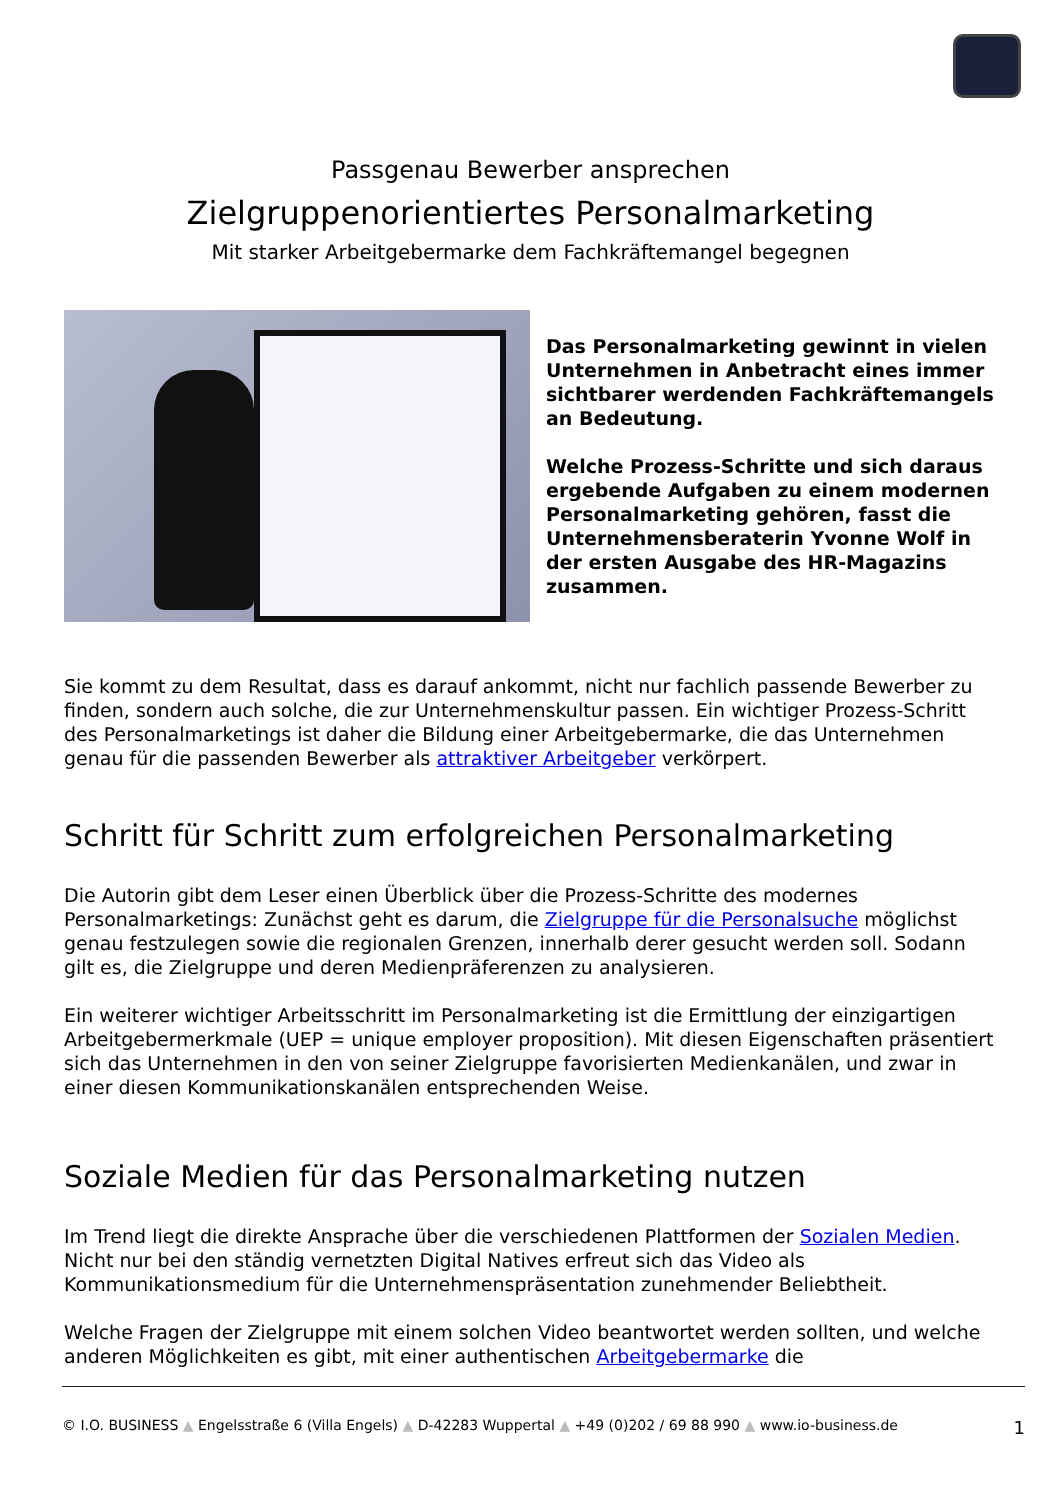Passgenau Bewerber ansprechen
Zielgruppenorientiertes Personalmarketing
Mit starker Arbeitgebermarke dem Fachkräftemangel begegnen
Das Personalmarketing gewinnt in vielen Unternehmen in Anbetracht eines immer sichtbarer werdenden Fachkräftemangels an Bedeutung.
Welche Prozess-Schritte und sich daraus ergebende Aufgaben zu einem modernen Personalmarketing gehören, fasst die Unternehmensberaterin Yvonne Wolf in der ersten Ausgabe des HR-Magazins zusammen.
Sie kommt zu dem Resultat, dass es darauf ankommt, nicht nur fachlich passende Bewerber zu finden, sondern auch solche, die zur Unternehmenskultur passen. Ein wichtiger Prozess-Schritt des Personalmarketings ist daher die Bildung einer Arbeitgebermarke, die das Unternehmen genau für die passenden Bewerber als attraktiver Arbeitgeber verkörpert.
Schritt für Schritt zum erfolgreichen Personalmarketing
Die Autorin gibt dem Leser einen Überblick über die Prozess-Schritte des modernes Personalmarketings: Zunächst geht es darum, die Zielgruppe für die Personalsuche möglichst genau festzulegen sowie die regionalen Grenzen, innerhalb derer gesucht werden soll. Sodann gilt es, die Zielgruppe und deren Medienpräferenzen zu analysieren.
Ein weiterer wichtiger Arbeitsschritt im Personalmarketing ist die Ermittlung der einzigartigen Arbeitgebermerkmale (UEP = unique employer proposition). Mit diesen Eigenschaften präsentiert sich das Unternehmen in den von seiner Zielgruppe favorisierten Medienkanälen, und zwar in einer diesen Kommunikationskanälen entsprechenden Weise.
Soziale Medien für das Personalmarketing nutzen
Im Trend liegt die direkte Ansprache über die verschiedenen Plattformen der Sozialen Medien. Nicht nur bei den ständig vernetzten Digital Natives erfreut sich das Video als Kommunikationsmedium für die Unternehmenspräsentation zunehmender Beliebtheit.
Welche Fragen der Zielgruppe mit einem solchen Video beantwortet werden sollten, und welche anderen Möglichkeiten es gibt, mit einer authentischen Arbeitgebermarke die
© I.O. BUSINESS ▲ Engelsstraße 6 (Villa Engels) ▲ D-42283 Wuppertal ▲ +49 (0)202 / 69 88 990 ▲ www.io-business.de 1